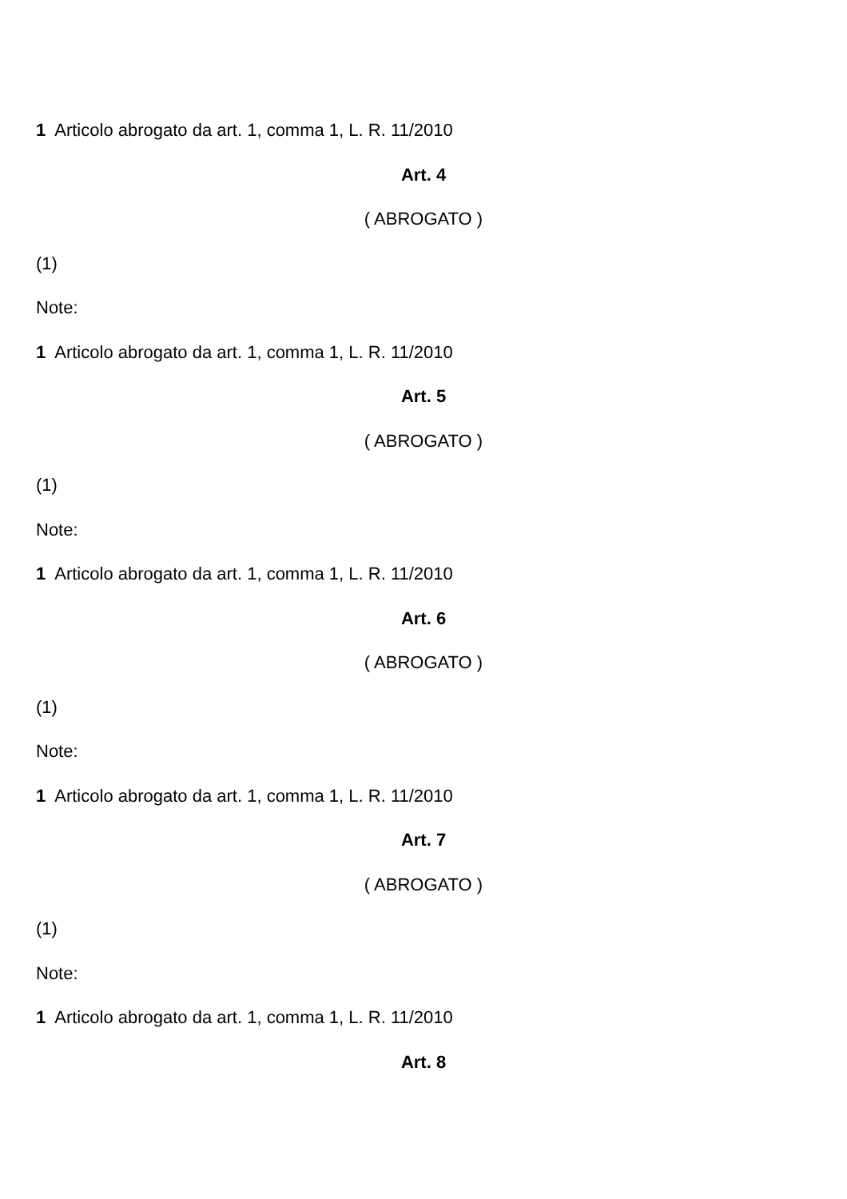1 Articolo abrogato da art. 1, comma 1, L. R. 11/2010
Art. 4
( ABROGATO )
(1)
Note:
1 Articolo abrogato da art. 1, comma 1, L. R. 11/2010
Art. 5
( ABROGATO )
(1)
Note:
1 Articolo abrogato da art. 1, comma 1, L. R. 11/2010
Art. 6
( ABROGATO )
(1)
Note:
1 Articolo abrogato da art. 1, comma 1, L. R. 11/2010
Art. 7
( ABROGATO )
(1)
Note:
1 Articolo abrogato da art. 1, comma 1, L. R. 11/2010
Art. 8